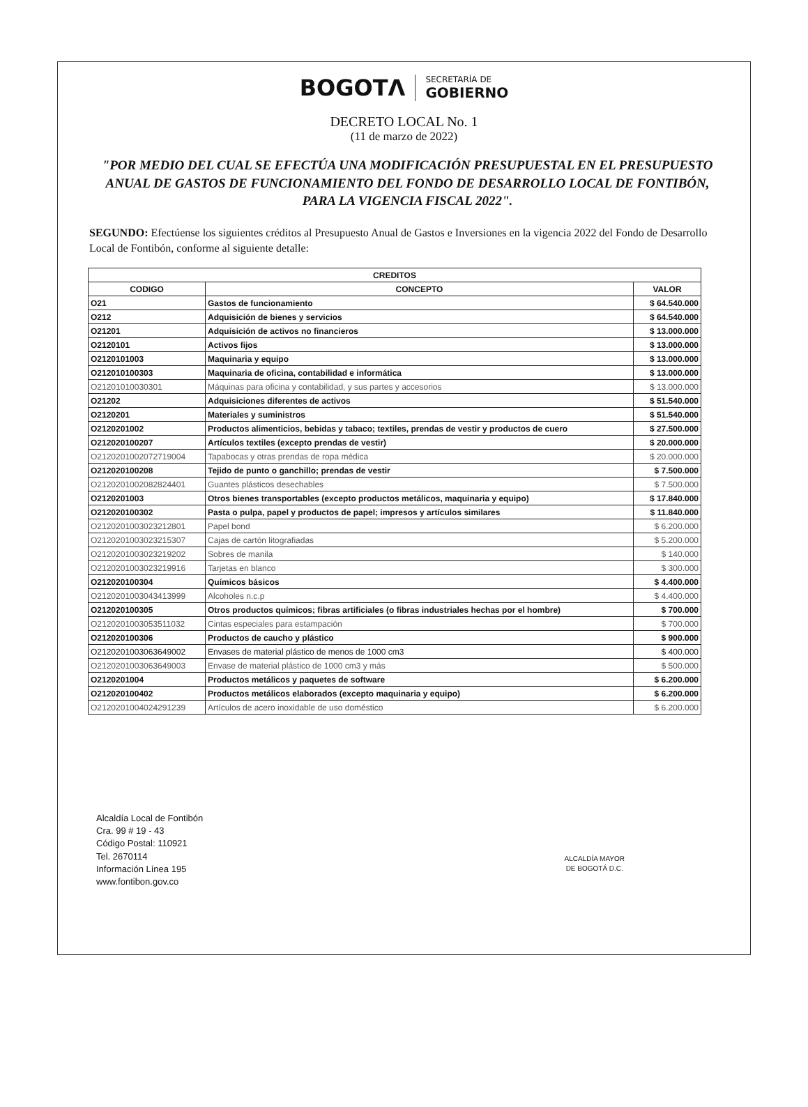BOGOTΛ
SECRETARÍA DE
GOBIERNO
DECRETO LOCAL No. 1
(11 de marzo de 2022)
"POR MEDIO DEL CUAL SE EFECTÚA UNA MODIFICACIÓN PRESUPUESTAL EN EL PRESUPUESTO ANUAL DE GASTOS DE FUNCIONAMIENTO DEL FONDO DE DESARROLLO LOCAL DE FONTIBÓN, PARA LA VIGENCIA FISCAL 2022".
SEGUNDO: Efectúense los siguientes créditos al Presupuesto Anual de Gastos e Inversiones en la vigencia 2022 del Fondo de Desarrollo Local de Fontibón, conforme al siguiente detalle:
| CREDITOS | | |
| --- | --- | --- |
| CODIGO | CONCEPTO | VALOR |
| O21 | Gastos de funcionamiento | $ 64.540.000 |
| O212 | Adquisición de bienes y servicios | $ 64.540.000 |
| O21201 | Adquisición de activos no financieros | $ 13.000.000 |
| O2120101 | Activos fijos | $ 13.000.000 |
| O2120101003 | Maquinaria y equipo | $ 13.000.000 |
| O212010100303 | Maquinaria de oficina, contabilidad e informática | $ 13.000.000 |
| O21201010030301 | Máquinas para oficina y contabilidad, y sus partes y accesorios | $ 13.000.000 |
| O21202 | Adquisiciones diferentes de activos | $ 51.540.000 |
| O2120201 | Materiales y suministros | $ 51.540.000 |
| O2120201002 | Productos alimenticios, bebidas y tabaco; textiles, prendas de vestir y productos de cuero | $ 27.500.000 |
| O212020100207 | Artículos textiles (excepto prendas de vestir) | $ 20.000.000 |
| O2120201002072719004 | Tapabocas y otras prendas de ropa médica | $ 20.000.000 |
| O212020100208 | Tejido de punto o ganchillo; prendas de vestir | $ 7.500.000 |
| O2120201002082824401 | Guantes plásticos desechables | $ 7.500.000 |
| O2120201003 | Otros bienes transportables (excepto productos metálicos, maquinaria y equipo) | $ 17.840.000 |
| O212020100302 | Pasta o pulpa, papel y productos de papel; impresos y artículos similares | $ 11.840.000 |
| O2120201003023212801 | Papel bond | $ 6.200.000 |
| O2120201003023215307 | Cajas de cartón litografiadas | $ 5.200.000 |
| O2120201003023219202 | Sobres de manila | $ 140.000 |
| O2120201003023219916 | Tarjetas en blanco | $ 300.000 |
| O212020100304 | Químicos básicos | $ 4.400.000 |
| O2120201003043413999 | Alcoholes n.c.p | $ 4.400.000 |
| O212020100305 | Otros productos químicos; fibras artificiales (o fibras industriales hechas por el hombre) | $ 700.000 |
| O2120201003053511032 | Cintas especiales para estampación | $ 700.000 |
| O212020100306 | Productos de caucho y plástico | $ 900.000 |
| O2120201003063649002 | Envases de material plástico de menos de 1000 cm3 | $ 400.000 |
| O2120201003063649003 | Envase de material plástico de 1000 cm3 y más | $ 500.000 |
| O2120201004 | Productos metálicos y paquetes de software | $ 6.200.000 |
| O212020100402 | Productos metálicos elaborados (excepto maquinaria y equipo) | $ 6.200.000 |
| O2120201004024291239 | Artículos de acero inoxidable de uso doméstico | $ 6.200.000 |
Alcaldía Local de Fontibón
Cra. 99 # 19 - 43
Código Postal: 110921
Tel. 2670114
Información Línea 195
www.fontibon.gov.co
ALCALDÍA MAYOR
DE BOGOTÁ D.C.